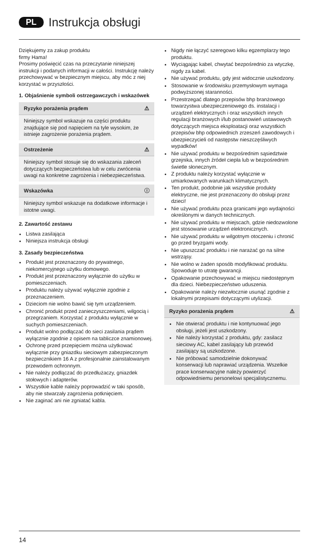PL Instrukcja obsługi
Dziękujemy za zakup produktu
firmy Hama!
Prosimy poświęcić czas na przeczytanie niniejszej instrukcji i podanych informacji w całości. Instrukcję należy przechowywać w bezpiecznym miejscu, aby móc z niej korzystać w przyszłości.
1. Objaśnienie symboli ostrzegawczych i wskazówek
Ryzyko porażenia prądem ⚠
Niniejszy symbol wskazuje na części produktu znajdujące się pod napięciem na tyle wysokim, że istnieje zagrożenie porażenia prądem.
Ostrzeżenie ⚠
Niniejszy symbol stosuje się do wskazania zaleceń dotyczących bezpieczeństwa lub w celu zwrócenia uwagi na konkretne zagrożenia i niebezpieczeństwa.
Wskazówka ⓘ
Niniejszy symbol wskazuje na dodatkowe informacje i istotne uwagi.
2. Zawartość zestawu
Listwa zasilająca
Niniejsza instrukcja obsługi
3. Zasady bezpieczeństwa
Produkt jest przeznaczony do prywatnego, niekomercyjnego użytku domowego.
Produkt jest przeznaczony wyłącznie do użytku w pomieszczeniach.
Produktu należy używać wyłącznie zgodnie z przeznaczeniem.
Dzieciom nie wolno bawić się tym urządzeniem.
Chronić produkt przed zanieczyszczeniami, wilgocią i przegrzaniem. Korzystać z produktu wyłącznie w suchych pomieszczeniach.
Produkt wolno podłączać do sieci zasilania prądem wyłącznie zgodnie z opisem na tabliczce znamionowej.
Ochronę przed przepięciem można użytkować wyłącznie przy gniazdku sieciowym zabezpieczonym bezpiecznikiem 16 A z profesjonalnie zainstalowanym przewodem ochronnym.
Nie należy podłączać do przedłużaczy, gniazdek stołowych i adapterów.
Wszystkie kable należy poprowadzić w taki sposób, aby nie stwarzały zagrożenia potknięciem.
Nie zaginać ani nie zgniatać kabla.
Nigdy nie łączyć szeregowo kilku egzemplarzy tego produktu.
Wyciągając kabel, chwytać bezpośrednio za wtyczkę, nigdy za kabel.
Nie używać produktu, gdy jest widocznie uszkodzony.
Stosowanie w środowisku przemysłowym wymaga podwyższonej staranności.
Przestrzegać dlatego przepisów bhp branżowego towarzystwa ubezpieczeniowego ds. instalacji i urządzeń elektrycznych i oraz wszystkich innych regulacji branżowych i/lub postanowień ustawowych dotyczących miejsca eksploatacji oraz wszystkich przepisów bhp odpowiednich zrzeszeń zawodowych i ubezpieczycieli od następstw nieszczęśliwych wypadków!
Nie używać produktu w bezpośrednim sąsiedztwie grzejnika, innych źródeł ciepła lub w bezpośrednim świetle słonecznym.
Z produktu należy korzystać wyłącznie w umiarkowanych warunkach klimatycznych.
Ten produkt, podobnie jak wszystkie produkty elektryczne, nie jest przeznaczony do obsługi przez dzieci!
Nie używać produktu poza granicami jego wydajności określonymi w danych technicznych.
Nie używać produktu w miejscach, gdzie niedozwolone jest stosowanie urządzeń elektronicznych.
Nie używać produktu w wilgotnym otoczeniu i chronić go przed bryzgami wody.
Nie upuszczać produktu i nie narażać go na silne wstrząsy.
Nie wolno w żaden sposób modyfikować produktu. Spowoduje to utratę gwarancji.
Opakowanie przechowywać w miejscu niedostępnym dla dzieci. Niebezpieczeństwo uduszenia.
Opakowanie należy niezwłocznie usunąć zgodnie z lokalnymi przepisami dotyczącymi utylizacji.
Ryzyko porażenia prądem ⚠
Nie otwierać produktu i nie kontynuować jego obsługi, jeżeli jest uszkodzony.
Nie należy korzystać z produktu, gdy: zasilacz sieciowy AC, kabel zasilający lub przewód zasilający są uszkodzone.
Nie próbować samodzielnie dokonywać konserwacji lub naprawiać urządzenia. Wszelkie prace konserwacyjne należy powierzyć odpowiedniemu personelowi specjalistycznemu.
14